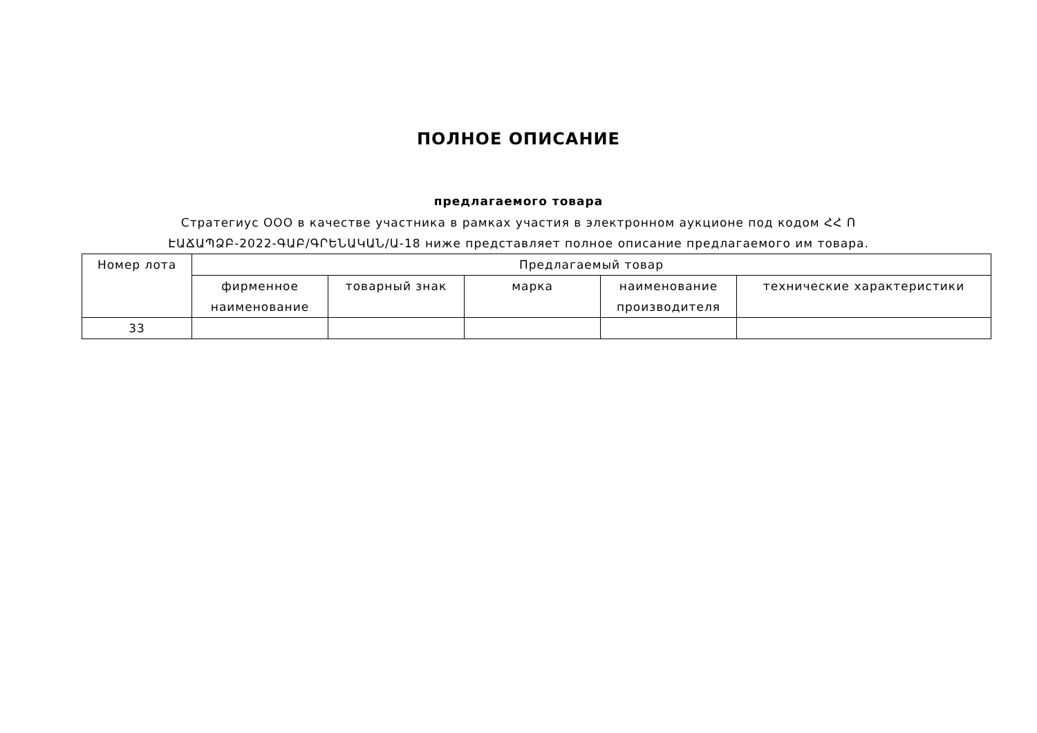ПОЛНОЕ ОПИСАНИЕ
предлагаемого товара
Стратегиус ООО в качестве участника в рамках участия в электронном аукционе под кодом ՀՀ Ո
ԷԱՃԱՊՁԲ-2022-ԳԱԲ/ԳՐԵՆԱԿԱՆ/Ա-18 ниже представляет полное описание предлагаемого им товара.
| Номер лота | Предлагаемый товар | | | | |
| --- | --- | --- | --- | --- | --- |
| | фирменное наименование | товарный знак | марка | наименование производителя | технические характеристики |
| 33 | | | | | |